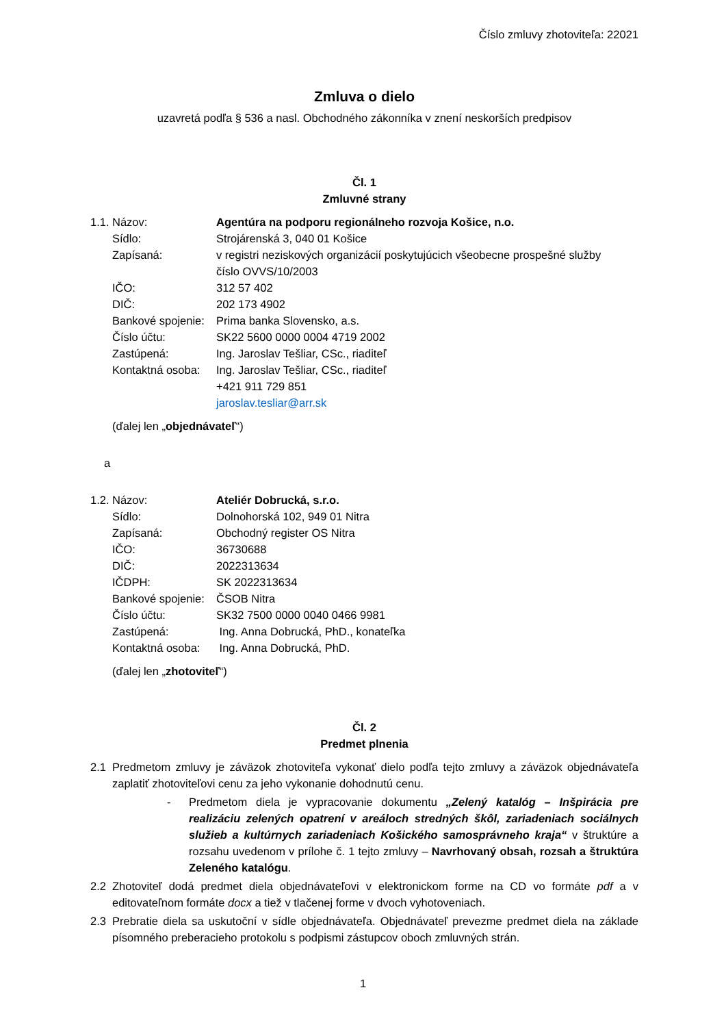Číslo zmluvy zhotoviteľa: 22021
Zmluva o dielo
uzavretá podľa § 536 a nasl. Obchodného zákonníka v znení neskorších predpisov
Čl. 1
Zmluvné strany
| 1.1. | Názov: | Agentúra na podporu regionálneho rozvoja Košice, n.o. |
| | Sídlo: | Strojárenská 3, 040 01 Košice |
| | Zapísaná: | v registri neziskových organizácií poskytujúcich všeobecne prospešné služby číslo OVVS/10/2003 |
| | IČO: | 312 57 402 |
| | DIČ: | 202 173 4902 |
| | Bankové spojenie: | Prima banka Slovensko, a.s. |
| | Číslo účtu: | SK22 5600 0000 0004 4719 2002 |
| | Zastúpená: | Ing. Jaroslav Tešliar, CSc., riaditeľ |
| | Kontaktná osoba: | Ing. Jaroslav Tešliar, CSc., riaditeľ +421 911 729 851 jaroslav.tesliar@arr.sk |
(ďalej len „objednávateľ“)
a
| 1.2. | Názov: | Ateliér Dobrucká, s.r.o. |
| | Sídlo: | Dolnohorská 102, 949 01 Nitra |
| | Zapísaná: | Obchodný register OS Nitra |
| | IČO: | 36730688 |
| | DIČ: | 2022313634 |
| | IČDPH: | SK 2022313634 |
| | Bankové spojenie: | ČSOB Nitra |
| | Číslo účtu: | SK32 7500 0000 0040 0466 9981 |
| | Zastúpená: | Ing. Anna Dobrucká, PhD., konateľka |
| | Kontaktná osoba: | Ing. Anna Dobrucká, PhD. |
(ďalej len „zhotoviteľ“)
Čl. 2
Predmet plnenia
2.1 Predmetom zmluvy je záväzok zhotoviteľa vykonať dielo podľa tejto zmluvy a záväzok objednávateľa zaplatiť zhotoviteľovi cenu za jeho vykonanie dohodnutú cenu.
- Predmetom diela je vypracovanie dokumentu „Zelený katalóg – Inšpirácia pre realizáciu zelených opatrení v areáloch stredných škôl, zariadeniach sociálnych služieb a kultúrnych zariadeniach Košického samosprávneho kraja“ v štruktúre a rozsahu uvedenom v prílohe č. 1 tejto zmluvy – Navrhovaný obsah, rozsah a štruktúra Zeleného katalógu.
2.2 Zhotoviteľ dodá predmet diela objednávateľovi v elektronickom forme na CD vo formáte pdf a v editovateľnom formáte docx a tiež v tlačenej forme v dvoch vyhotoveniach.
2.3 Prebratie diela sa uskutoční v sídle objednávateľa. Objednávateľ prevezme predmet diela na základe písomného preberacieho protokolu s podpismi zástupcov oboch zmluvných strán.
1